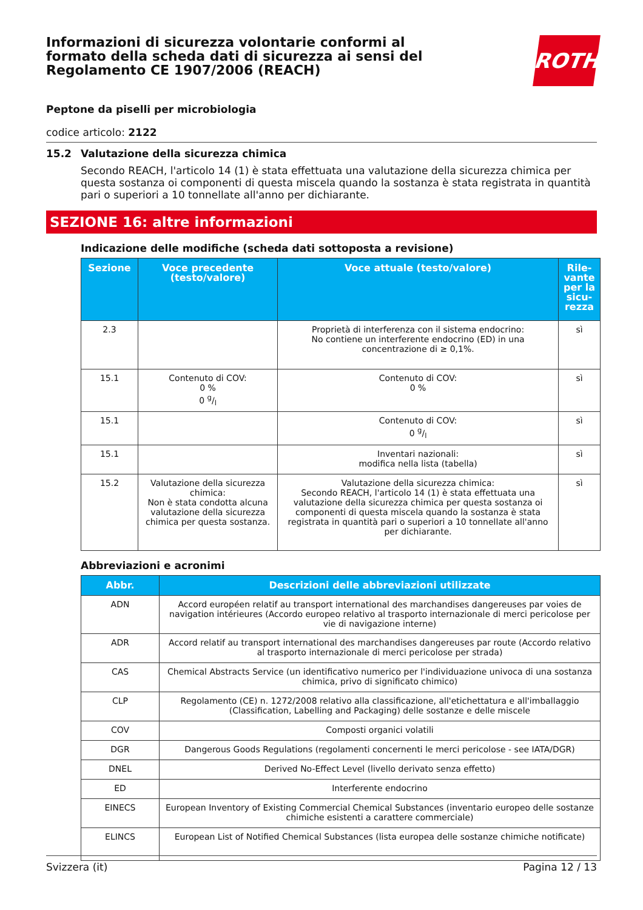Informazioni di sicurezza volontarie conformi al formato della scheda dati di sicurezza ai sensi del Regolamento CE 1907/2006 (REACH)
ROTH
Peptone da piselli per microbiologia
codice articolo: 2122
15.2 Valutazione della sicurezza chimica
Secondo REACH, l'articolo 14 (1) è stata effettuata una valutazione della sicurezza chimica per questa sostanza oi componenti di questa miscela quando la sostanza è stata registrata in quantità pari o superiori a 10 tonnellate all'anno per dichiarante.
SEZIONE 16: altre informazioni
Indicazione delle modifiche (scheda dati sottoposta a revisione)
| Sezione | Voce precedente (testo/valore) | Voce attuale (testo/valore) | Rile-vante per la sicu-rezza |
| --- | --- | --- | --- |
| 2.3 | | Proprietà di interferenza con il sistema endocrino: No contiene un interferente endocrino (ED) in una concentrazione di ≥ 0,1%. | sì |
| 15.1 | Contenuto di COV: 0 % 0 g/l | Contenuto di COV: 0 % | sì |
| 15.1 | | Contenuto di COV: 0 g/l | sì |
| 15.1 | | Inventari nazionali: modifica nella lista (tabella) | sì |
| 15.2 | Valutazione della sicurezza chimica: Non è stata condotta alcuna valutazione della sicurezza chimica per questa sostanza. | Valutazione della sicurezza chimica: Secondo REACH, l'articolo 14 (1) è stata effettuata una valutazione della sicurezza chimica per questa sostanza oi componenti di questa miscela quando la sostanza è stata registrata in quantità pari o superiori a 10 tonnellate all'anno per dichiarante. | sì |
Abbreviazioni e acronimi
| Abbr. | Descrizioni delle abbreviazioni utilizzate |
| --- | --- |
| ADN | Accord européen relatif au transport international des marchandises dangereuses par voies de navigation intérieures (Accordo europeo relativo al trasporto internazionale di merci pericolose per vie di navigazione interne) |
| ADR | Accord relatif au transport international des marchandises dangereuses par route (Accordo relativo al trasporto internazionale di merci pericolose per strada) |
| CAS | Chemical Abstracts Service (un identificativo numerico per l'individuazione univoca di una sostanza chimica, privo di significato chimico) |
| CLP | Regolamento (CE) n. 1272/2008 relativo alla classificazione, all'etichettatura e all'imballaggio (Classification, Labelling and Packaging) delle sostanze e delle miscele |
| COV | Composti organici volatili |
| DGR | Dangerous Goods Regulations (regolamenti concernenti le merci pericolose - see IATA/DGR) |
| DNEL | Derived No-Effect Level (livello derivato senza effetto) |
| ED | Interferente endocrino |
| EINECS | European Inventory of Existing Commercial Chemical Substances (inventario europeo delle sostanze chimiche esistenti a carattere commerciale) |
| ELINCS | European List of Notified Chemical Substances (lista europea delle sostanze chimiche notificate) |
Svizzera (it) Pagina 12 / 13